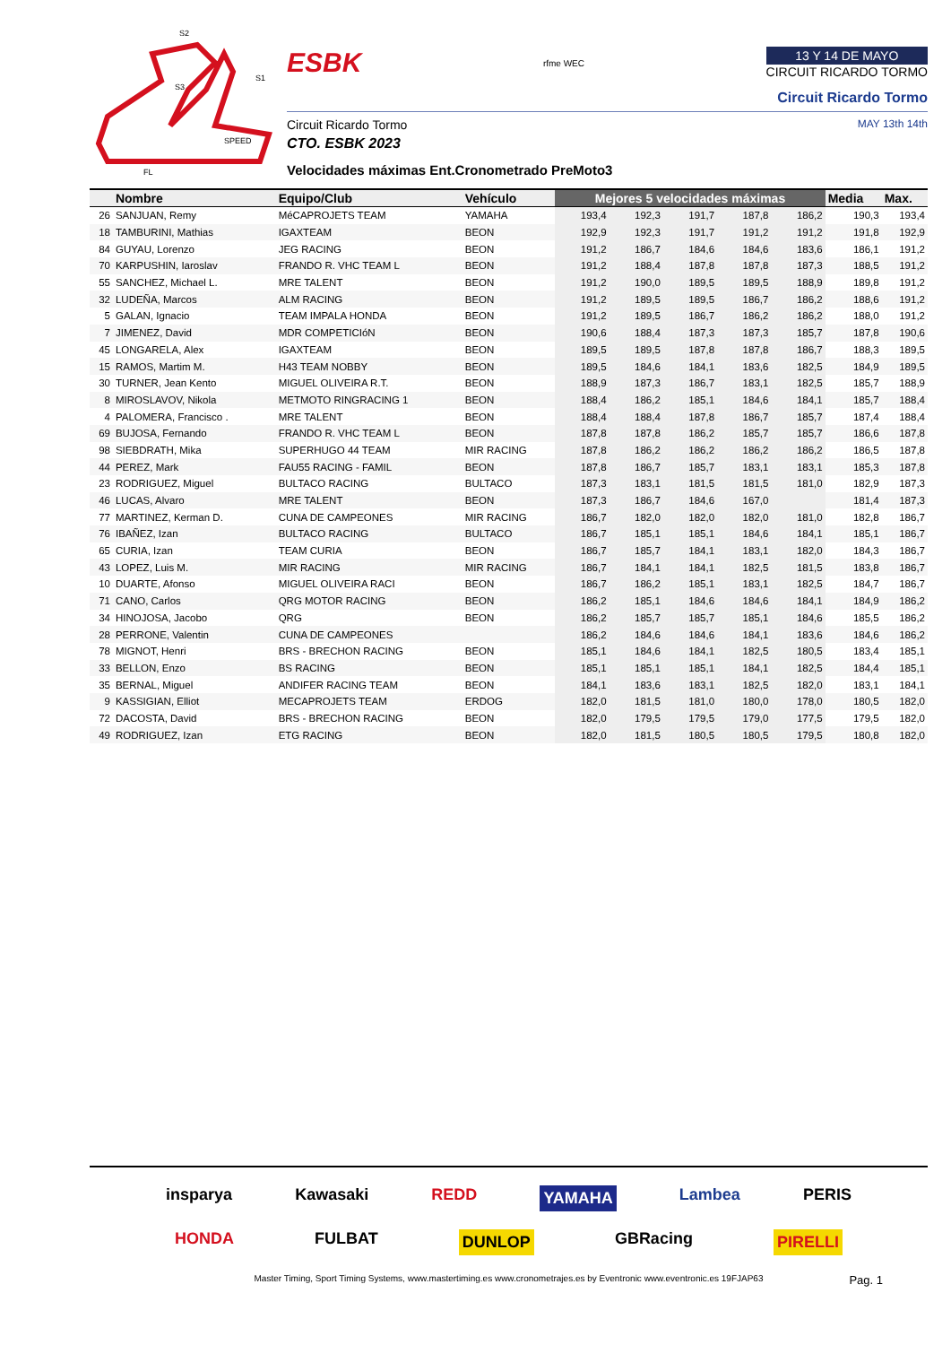S2
S1
S3
SPEED
FL
ESBK rfme WEC
13 Y 14 DE MAYO
CIRCUIT RICARDO TORMO
Circuit Ricardo Tormo
Circuit Ricardo Tormo MAY 13th 14th
CTO. ESBK 2023
Velocidades máximas Ent.Cronometrado PreMoto3
| | Nombre | Equipo/Club | Vehículo | Mejores 5 velocidades máximas | | | | | Media | Max. |
| --- | --- | --- | --- | --- | --- | --- | --- | --- | --- | --- |
| 26 | SANJUAN, Remy | MéCAPROJETS TEAM | YAMAHA | 193,4 | 192,3 | 191,7 | 187,8 | 186,2 | 190,3 | 193,4 |
| 18 | TAMBURINI, Mathias | IGAXTEAM | BEON | 192,9 | 192,3 | 191,7 | 191,2 | 191,2 | 191,8 | 192,9 |
| 84 | GUYAU, Lorenzo | JEG RACING | BEON | 191,2 | 186,7 | 184,6 | 184,6 | 183,6 | 186,1 | 191,2 |
| 70 | KARPUSHIN, Iaroslav | FRANDO R. VHC TEAM L | BEON | 191,2 | 188,4 | 187,8 | 187,8 | 187,3 | 188,5 | 191,2 |
| 55 | SANCHEZ, Michael L. | MRE TALENT | BEON | 191,2 | 190,0 | 189,5 | 189,5 | 188,9 | 189,8 | 191,2 |
| 32 | LUDEÑA, Marcos | ALM RACING | BEON | 191,2 | 189,5 | 189,5 | 186,7 | 186,2 | 188,6 | 191,2 |
| 5 | GALAN, Ignacio | TEAM IMPALA HONDA | BEON | 191,2 | 189,5 | 186,7 | 186,2 | 186,2 | 188,0 | 191,2 |
| 7 | JIMENEZ, David | MDR COMPETICIóN | BEON | 190,6 | 188,4 | 187,3 | 187,3 | 185,7 | 187,8 | 190,6 |
| 45 | LONGARELA, Alex | IGAXTEAM | BEON | 189,5 | 189,5 | 187,8 | 187,8 | 186,7 | 188,3 | 189,5 |
| 15 | RAMOS, Martim M. | H43 TEAM NOBBY | BEON | 189,5 | 184,6 | 184,1 | 183,6 | 182,5 | 184,9 | 189,5 |
| 30 | TURNER, Jean Kento | MIGUEL OLIVEIRA R.T. | BEON | 188,9 | 187,3 | 186,7 | 183,1 | 182,5 | 185,7 | 188,9 |
| 8 | MIROSLAVOV, Nikola | METMOTO RINGRACING 1 | BEON | 188,4 | 186,2 | 185,1 | 184,6 | 184,1 | 185,7 | 188,4 |
| 4 | PALOMERA, Francisco . | MRE TALENT | BEON | 188,4 | 188,4 | 187,8 | 186,7 | 185,7 | 187,4 | 188,4 |
| 69 | BUJOSA, Fernando | FRANDO R. VHC TEAM L | BEON | 187,8 | 187,8 | 186,2 | 185,7 | 185,7 | 186,6 | 187,8 |
| 98 | SIEBDRATH, Mika | SUPERHUGO 44 TEAM | MIR RACING | 187,8 | 186,2 | 186,2 | 186,2 | 186,2 | 186,5 | 187,8 |
| 44 | PEREZ, Mark | FAU55 RACING - FAMIL | BEON | 187,8 | 186,7 | 185,7 | 183,1 | 183,1 | 185,3 | 187,8 |
| 23 | RODRIGUEZ, Miguel | BULTACO RACING | BULTACO | 187,3 | 183,1 | 181,5 | 181,5 | 181,0 | 182,9 | 187,3 |
| 46 | LUCAS, Alvaro | MRE TALENT | BEON | 187,3 | 186,7 | 184,6 | 167,0 | | 181,4 | 187,3 |
| 77 | MARTINEZ, Kerman D. | CUNA DE CAMPEONES | MIR RACING | 186,7 | 182,0 | 182,0 | 182,0 | 181,0 | 182,8 | 186,7 |
| 76 | IBAÑEZ, Izan | BULTACO RACING | BULTACO | 186,7 | 185,1 | 185,1 | 184,6 | 184,1 | 185,1 | 186,7 |
| 65 | CURIA, Izan | TEAM CURIA | BEON | 186,7 | 185,7 | 184,1 | 183,1 | 182,0 | 184,3 | 186,7 |
| 43 | LOPEZ, Luis M. | MIR RACING | MIR RACING | 186,7 | 184,1 | 184,1 | 182,5 | 181,5 | 183,8 | 186,7 |
| 10 | DUARTE, Afonso | MIGUEL OLIVEIRA RACI | BEON | 186,7 | 186,2 | 185,1 | 183,1 | 182,5 | 184,7 | 186,7 |
| 71 | CANO, Carlos | QRG MOTOR RACING | BEON | 186,2 | 185,1 | 184,6 | 184,6 | 184,1 | 184,9 | 186,2 |
| 34 | HINOJOSA, Jacobo | QRG | BEON | 186,2 | 185,7 | 185,7 | 185,1 | 184,6 | 185,5 | 186,2 |
| 28 | PERRONE, Valentin | CUNA DE CAMPEONES | | 186,2 | 184,6 | 184,6 | 184,1 | 183,6 | 184,6 | 186,2 |
| 78 | MIGNOT, Henri | BRS - BRECHON RACING | BEON | 185,1 | 184,6 | 184,1 | 182,5 | 180,5 | 183,4 | 185,1 |
| 33 | BELLON, Enzo | BS RACING | BEON | 185,1 | 185,1 | 185,1 | 184,1 | 182,5 | 184,4 | 185,1 |
| 35 | BERNAL, Miguel | ANDIFER RACING TEAM | BEON | 184,1 | 183,6 | 183,1 | 182,5 | 182,0 | 183,1 | 184,1 |
| 9 | KASSIGIAN, Elliot | MECAPROJETS TEAM | ERDOG | 182,0 | 181,5 | 181,0 | 180,0 | 178,0 | 180,5 | 182,0 |
| 72 | DACOSTA, David | BRS - BRECHON RACING | BEON | 182,0 | 179,5 | 179,5 | 179,0 | 177,5 | 179,5 | 182,0 |
| 49 | RODRIGUEZ, Izan | ETG RACING | BEON | 182,0 | 181,5 | 180,5 | 180,5 | 179,5 | 180,8 | 182,0 |
insparya Kawasaki REDD YAMAHA Lambea PERIS
HONDA FULBAT DUNLOP GBRacing PIRELLI
Master Timing, Sport Timing Systems, www.mastertiming.es www.cronometrajes.es by Eventronic www.eventronic.es 19FJAP63 Pag. 1